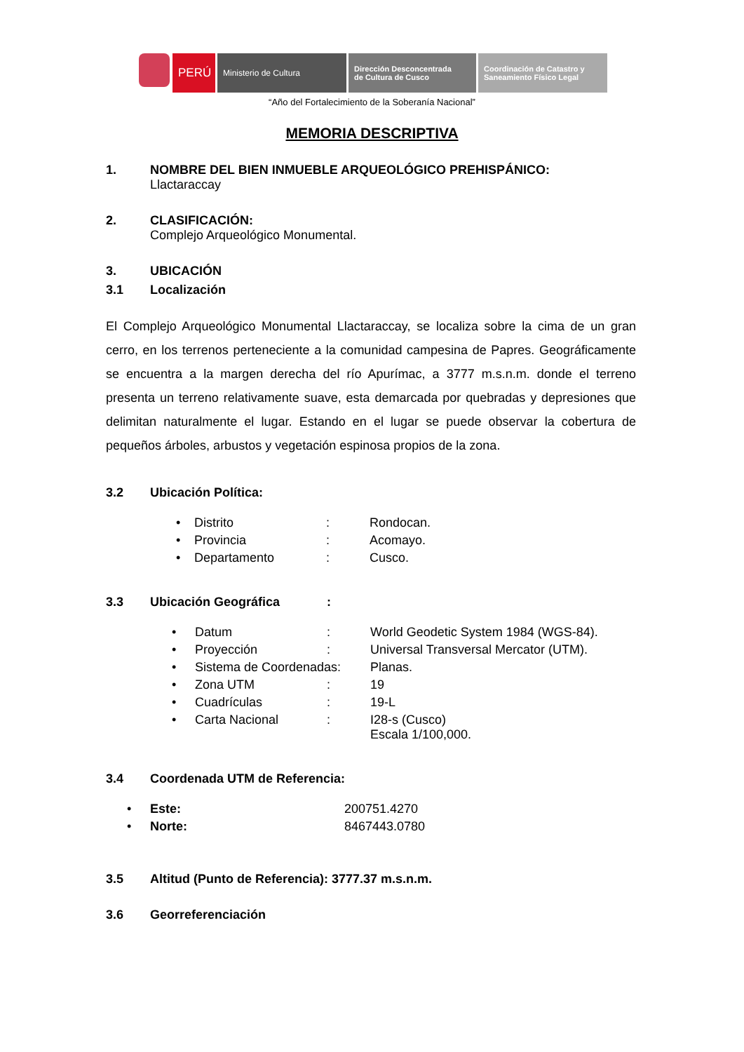PERÚ
Ministerio de Cultura Dirección Desconcentrada
de Cultura de Cusco
Coordinación de Catastro y
Saneamiento Físico Legal
“Año del Fortalecimiento de la Soberanía Nacional”
MEMORIA DESCRIPTIVA
1. NOMBRE DEL BIEN INMUEBLE ARQUEOLÓGICO PREHISPÁNICO:
Llactaraccay
2. CLASIFICACIÓN:
Complejo Arqueológico Monumental.
3. UBICACIÓN
3.1 Localización
El Complejo Arqueológico Monumental Llactaraccay, se localiza sobre la cima de un gran cerro, en los terrenos perteneciente a la comunidad campesina de Papres. Geográficamente se encuentra a la margen derecha del río Apurímac, a 3777 m.s.n.m. donde el terreno presenta un terreno relativamente suave, esta demarcada por quebradas y depresiones que delimitan naturalmente el lugar. Estando en el lugar se puede observar la cobertura de pequeños árboles, arbustos y vegetación espinosa propios de la zona.
3.2 Ubicación Política:
| • | Distrito | : | Rondocan. |
| • | Provincia | : | Acomayo. |
| • | Departamento | : | Cusco. |
3.3 Ubicación Geográfica:
| • | Datum | : | World Geodetic System 1984 (WGS-84). |
| • | Proyección | : | Universal Transversal Mercator (UTM). |
| • | Sistema de Coordenadas: | | Planas. |
| • | Zona UTM | : | 19 |
| • | Cuadrículas | : | 19-L |
| • | Carta Nacional | : | I28-s (Cusco) Escala 1/100,000. |
3.4 Coordenada UTM de Referencia:
| • | Este: | 200751.4270 |
| • | Norte: | 8467443.0780 |
3.5 Altitud (Punto de Referencia): 3777.37 m.s.n.m.
3.6 Georreferenciación